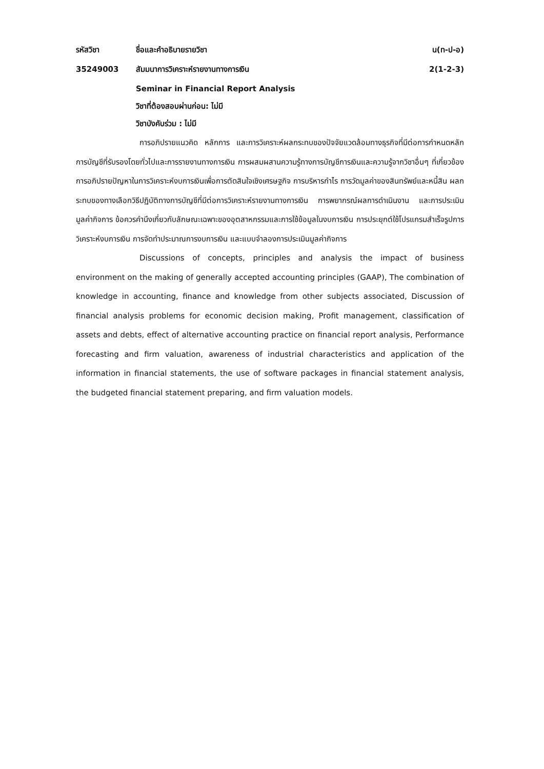รหัสวิชา ชื่อและคำอธิบายรายวิชา น(ท-ป-อ)
35249003 สัมมนาการวิเคราะห์รายงานทางการเงิน 2(1-2-3)
Seminar in Financial Report Analysis
วิชาที่ต้องสอบผ่านก่อน: ไม่มี
วิชาบังคับร่วม : ไม่มี
การอภิปรายแนวคิด หลักการ และการวิเคราะห์ผลกระทบของปัจจัยแวดล้อมทางธุรกิจที่มีต่อการกำหนดหลักการบัญชีที่รับรองโดยทั่วไปและการรายงานทางการเงิน การผสมผสานความรู้ทางการบัญชีการเงินและความรู้จากวิชาอื่นๆ ที่เกี่ยวข้อง การอภิปรายปัญหาในการวิเคราะห์งบการเงินเพื่อการตัดสินใจเชิงเศรษฐกิจ การบริหารกำไร การวัดมูลค่าของสินทรัพย์และหนี้สิน ผลกระทบของทางเลือกวิธีปฏิบัติทางการบัญชีที่มีต่อการวิเคราะห์รายงานทางการเงิน การพยากรณ์ผลการดำเนินงาน และการประเมินมูลค่ากิจการ ข้อควรคำนึงเกี่ยวกับลักษณะเฉพาะของอุตสาหกรรมและการใช้ข้อมูลในงบการเงิน การประยุกต์ใช้โปรแกรมสำเร็จรูปการวิเคราะห์งบการเงิน การจัดทำประมาณการงบการเงิน และแบบจำลองการประเมินมูลค่ากิจการ
Discussions of concepts, principles and analysis the impact of business environment on the making of generally accepted accounting principles (GAAP), The combination of knowledge in accounting, finance and knowledge from other subjects associated, Discussion of financial analysis problems for economic decision making, Profit management, classification of assets and debts, effect of alternative accounting practice on financial report analysis, Performance forecasting and firm valuation, awareness of industrial characteristics and application of the information in financial statements, the use of software packages in financial statement analysis, the budgeted financial statement preparing, and firm valuation models.